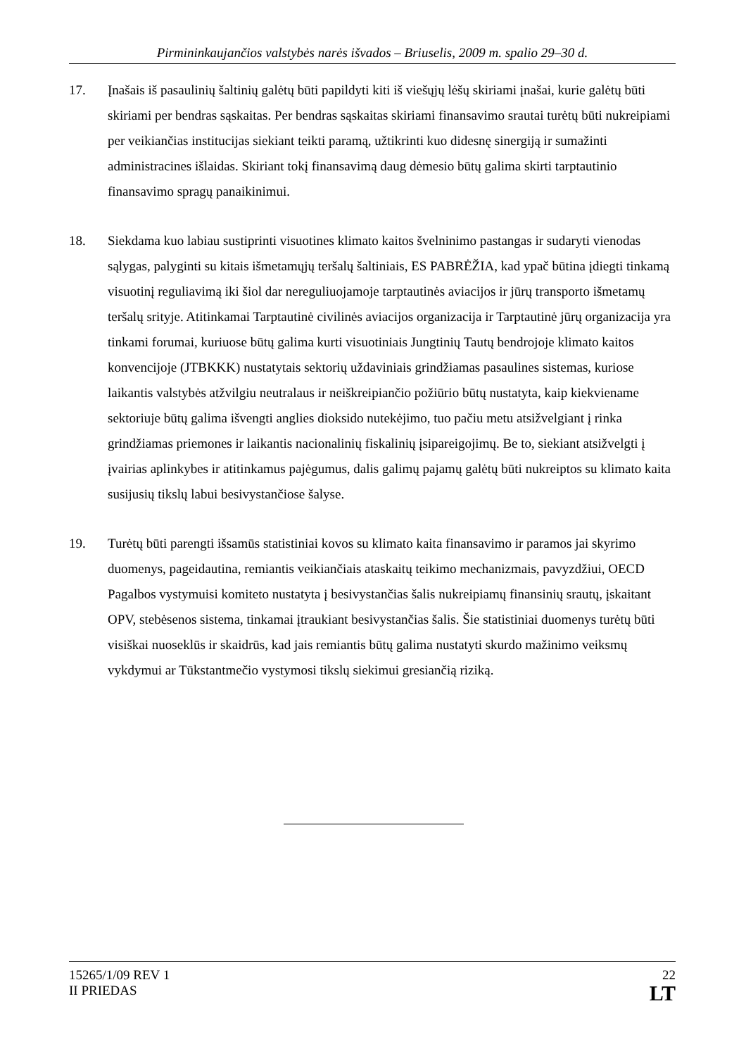Pirmininkaujančios valstybės narės išvados – Briuselis, 2009 m. spalio 29–30 d.
17. Įnašais iš pasaulinių šaltinių galėtų būti papildyti kiti iš viešųjų lėšų skiriami įnašai, kurie galėtų būti skiriami per bendras sąskaitas. Per bendras sąskaitas skiriami finansavimo srautai turėtų būti nukreipiami per veikiančias institucijas siekiant teikti paramą, užtikrinti kuo didesnę sinergiją ir sumažinti administracines išlaidas. Skiriant tokį finansavimą daug dėmesio būtų galima skirti tarptautinio finansavimo spragų panaikinimui.
18. Siekdama kuo labiau sustiprinti visuotines klimato kaitos švelninimo pastangas ir sudaryti vienodas sąlygas, palyginti su kitais išmetamųjų teršalų šaltiniais, ES PABRĖŽIA, kad ypač būtina įdiegti tinkamą visuotinį reguliavimą iki šiol dar nereguliuojamoje tarptautinės aviacijos ir jūrų transporto išmetamų teršalų srityje. Atitinkamai Tarptautinė civilinės aviacijos organizacija ir Tarptautinė jūrų organizacija yra tinkami forumai, kuriuose būtų galima kurti visuotiniais Jungtinių Tautų bendrojoje klimato kaitos konvencijoje (JTBKKK) nustatytais sektorių uždaviniais grindžiamas pasaulines sistemas, kuriose laikantis valstybės atžvilgiu neutralaus ir neiškreipiančio požiūrio būtų nustatyta, kaip kiekviename sektoriuje būtų galima išvengti anglies dioksido nutekėjimo, tuo pačiu metu atsižvelgiant į rinka grindžiamas priemones ir laikantis nacionalinių fiskalinių įsipareigojimų. Be to, siekiant atsižvelgti į įvairias aplinkybes ir atitinkamus pajėgumus, dalis galimų pajamų galėtų būti nukreiptos su klimato kaita susijusių tikslų labui besivystančiose šalyse.
19. Turėtų būti parengti išsamūs statistiniai kovos su klimato kaita finansavimo ir paramos jai skyrimo duomenys, pageidautina, remiantis veikiančiais ataskaitų teikimo mechanizmais, pavyzdžiui, OECD Pagalbos vystymuisi komiteto nustatyta į besivystančias šalis nukreipiamų finansinių srautų, įskaitant OPV, stebėsenos sistema, tinkamai įtraukiant besivystančias šalis. Šie statistiniai duomenys turėtų būti visiškai nuoseklūs ir skaidrūs, kad jais remiantis būtų galima nustatyti skurdo mažinimo veiksmų vykdymui ar Tūkstantmečio vystymosi tikslų siekimui gresiančią riziką.
15265/1/09 REV 1
II PRIEDAS
22
LT